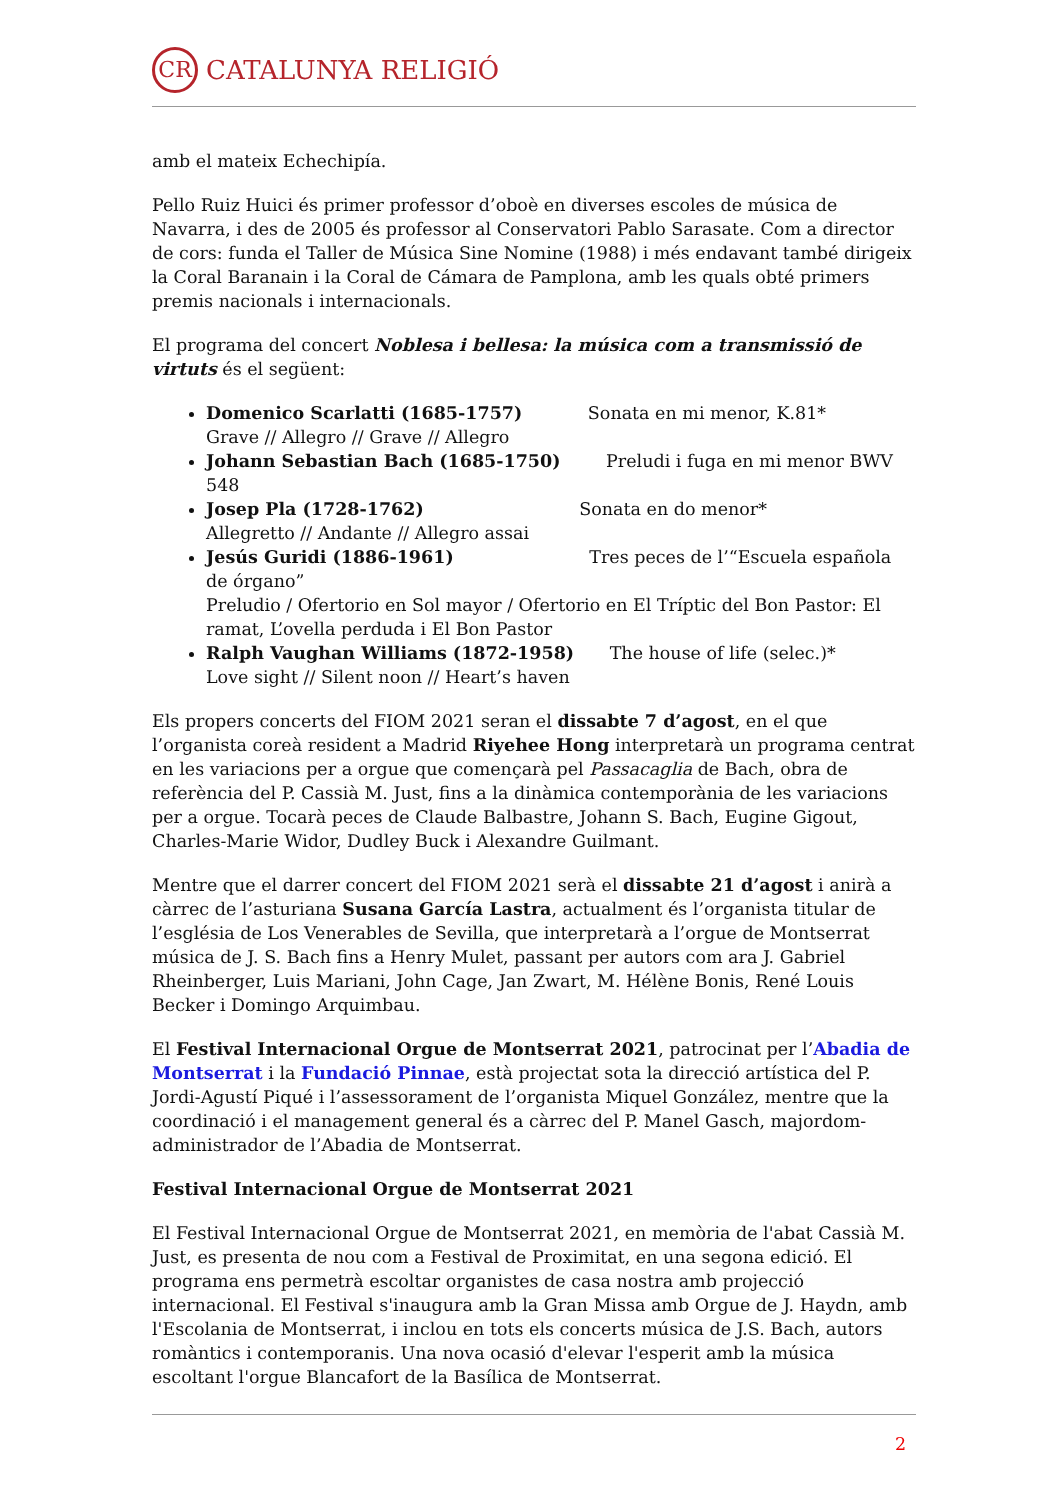CR CATALUNYA RELIGIÓ
amb el mateix Echechipía.
Pello Ruiz Huici és primer professor d’oboè en diverses escoles de música de Navarra, i des de 2005 és professor al Conservatori Pablo Sarasate. Com a director de cors: funda el Taller de Música Sine Nomine (1988) i més endavant també dirigeix la Coral Baranain i la Coral de Cámara de Pamplona, amb les quals obté primers premis nacionals i internacionals.
El programa del concert Noblesa i bellesa: la música com a transmissió de virtuts és el següent:
Domenico Scarlatti (1685-1757) Sonata en mi menor, K.81*
Grave // Allegro // Grave // Allegro
Johann Sebastian Bach (1685-1750) Preludi i fuga en mi menor BWV 548
Josep Pla (1728-1762) Sonata en do menor*
Allegretto // Andante // Allegro assai
Jesús Guridi (1886-1961) Tres peces de l’“Escuela española de órgano”
Preludio / Ofertorio en Sol mayor / Ofertorio en El Tríptic del Bon Pastor: El ramat, L’ovella perduda i El Bon Pastor
Ralph Vaughan Williams (1872-1958) The house of life (selec.)*
Love sight // Silent noon // Heart’s haven
Els propers concerts del FIOM 2021 seran el dissabte 7 d’agost, en el que l’organista coreà resident a Madrid Riyehee Hong interpretarà un programa centrat en les variacions per a orgue que començarà pel Passacaglia de Bach, obra de referència del P. Cassià M. Just, fins a la dinàmica contemporània de les variacions per a orgue. Tocarà peces de Claude Balbastre, Johann S. Bach, Eugine Gigout, Charles-Marie Widor, Dudley Buck i Alexandre Guilmant.
Mentre que el darrer concert del FIOM 2021 serà el dissabte 21 d’agost i anirà a càrrec de l’asturiana Susana García Lastra, actualment és l’organista titular de l’església de Los Venerables de Sevilla, que interpretarà a l’orgue de Montserrat música de J. S. Bach fins a Henry Mulet, passant per autors com ara J. Gabriel Rheinberger, Luis Mariani, John Cage, Jan Zwart, M. Hélène Bonis, René Louis Becker i Domingo Arquimbau.
El Festival Internacional Orgue de Montserrat 2021, patrocinat per l’Abadia de Montserrat i la Fundació Pinnae, està projectat sota la direcció artística del P. Jordi-Agustí Piqué i l’assessorament de l’organista Miquel González, mentre que la coordinació i el management general és a càrrec del P. Manel Gasch, majordom-administrador de l’Abadia de Montserrat.
Festival Internacional Orgue de Montserrat 2021
El Festival Internacional Orgue de Montserrat 2021, en memòria de l'abat Cassià M. Just, es presenta de nou com a Festival de Proximitat, en una segona edició. El programa ens permetrà escoltar organistes de casa nostra amb projecció internacional. El Festival s'inaugura amb la Gran Missa amb Orgue de J. Haydn, amb l'Escolania de Montserrat, i inclou en tots els concerts música de J.S. Bach, autors romàntics i contemporanis. Una nova ocasió d'elevar l'esperit amb la música escoltant l'orgue Blancafort de la Basílica de Montserrat.
2